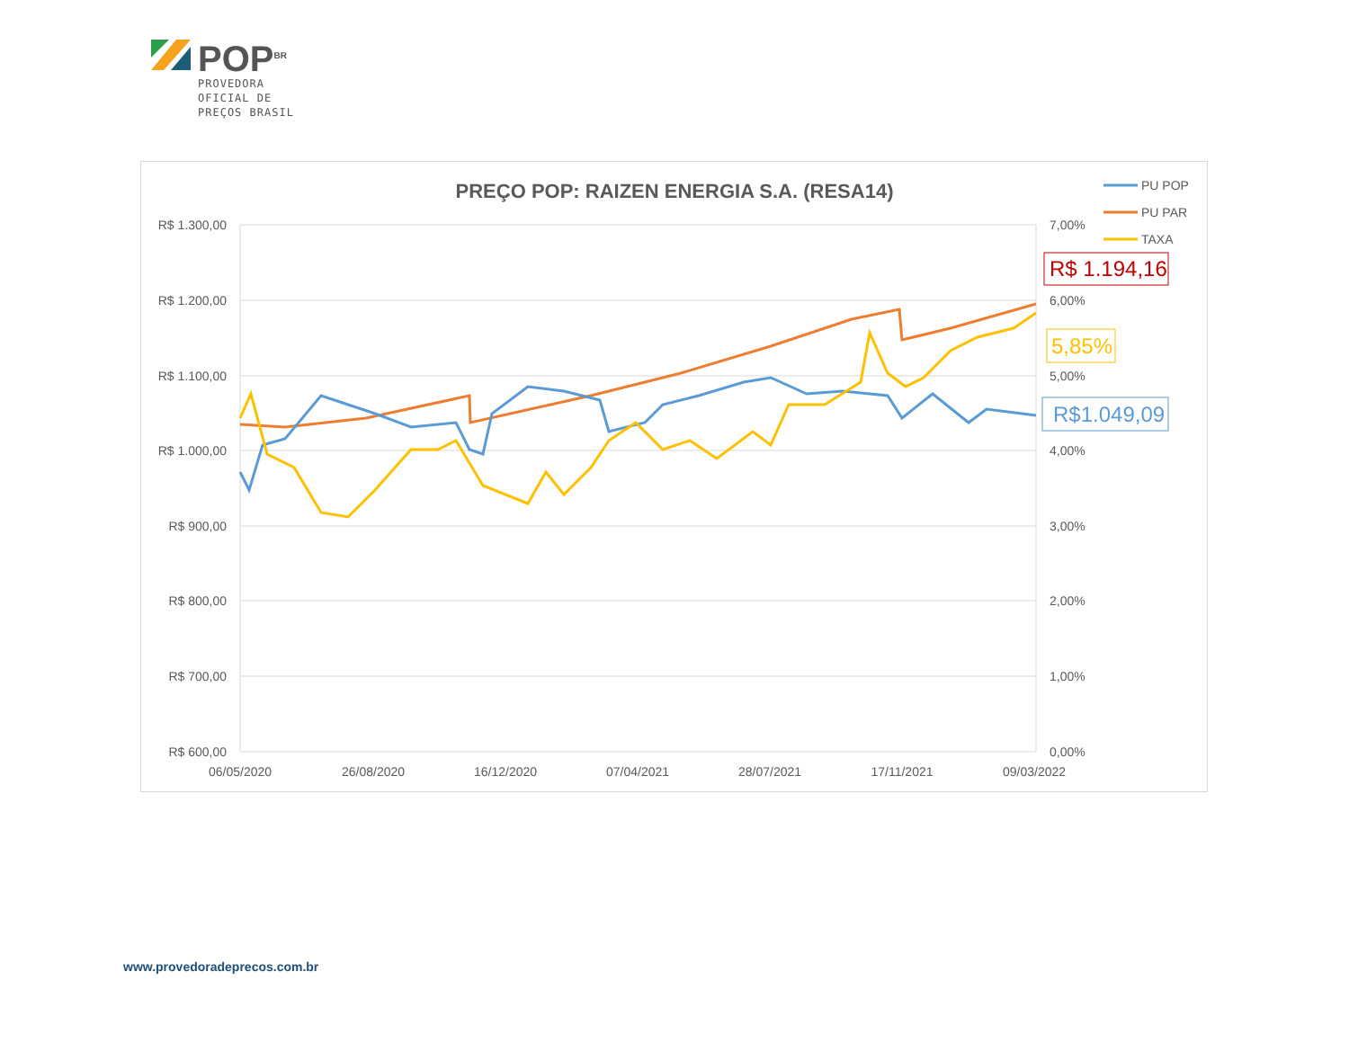POP<sup>BR</sup>
PROVEDORA
OFICIAL DE
PREÇOS BRASIL
PREÇO POP: RAIZEN ENERGIA S.A. (RESA14)
R$ 1.300,00
R$ 1.200,00
R$ 1.100,00
R$ 1.000,00
R$ 900,00
R$ 800,00
R$ 700,00
R$ 600,00
7,00%
6,00%
5,00%
4,00%
3,00%
2,00%
1,00%
0,00%
06/05/2020
26/08/2020
16/12/2020
07/04/2021
28/07/2021
17/11/2021
09/03/2022
PU POP
PU PAR
TAXA
R$ 1.194,16
5,85%
R$1.049,09
www.provedoradeprecos.com.br